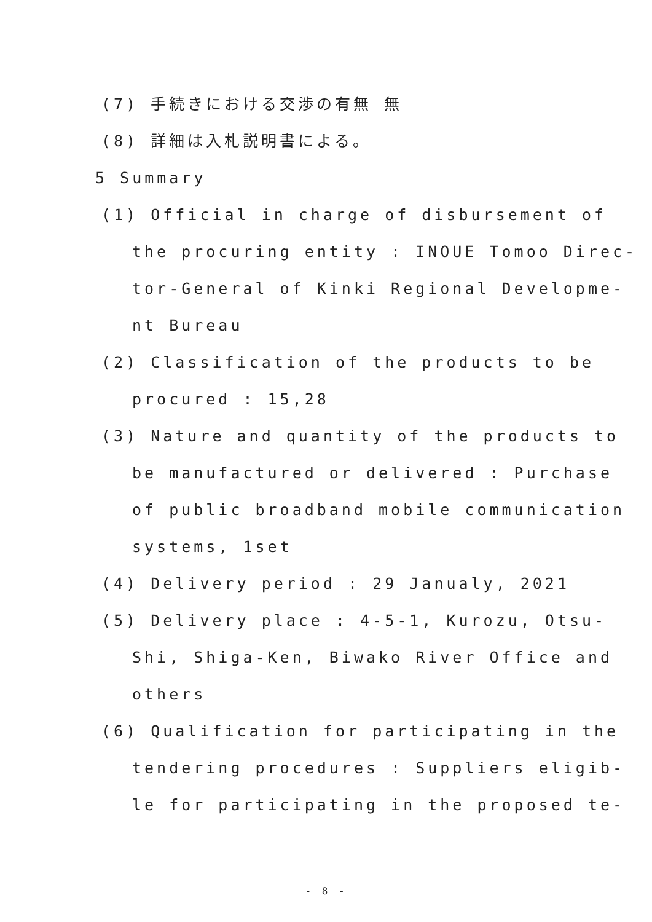(7) 手続きにおける交渉の有無 無
(8) 詳細は入札説明書による。
5 Summary
(1) Official in charge of disbursement of
the procuring entity : INOUE Tomoo Direc-
tor-General of Kinki Regional Developme-
nt Bureau
(2) Classification of the products to be
procured : 15,28
(3) Nature and quantity of the products to
be manufactured or delivered : Purchase
of public broadband mobile communication
systems, 1set
(4) Delivery period : 29 Janualy, 2021
(5) Delivery place : 4-5-1, Kurozu, Otsu-
Shi, Shiga-Ken, Biwako River Office and
others
(6) Qualification for participating in the
tendering procedures : Suppliers eligib-
le for participating in the proposed te-
- 8 -